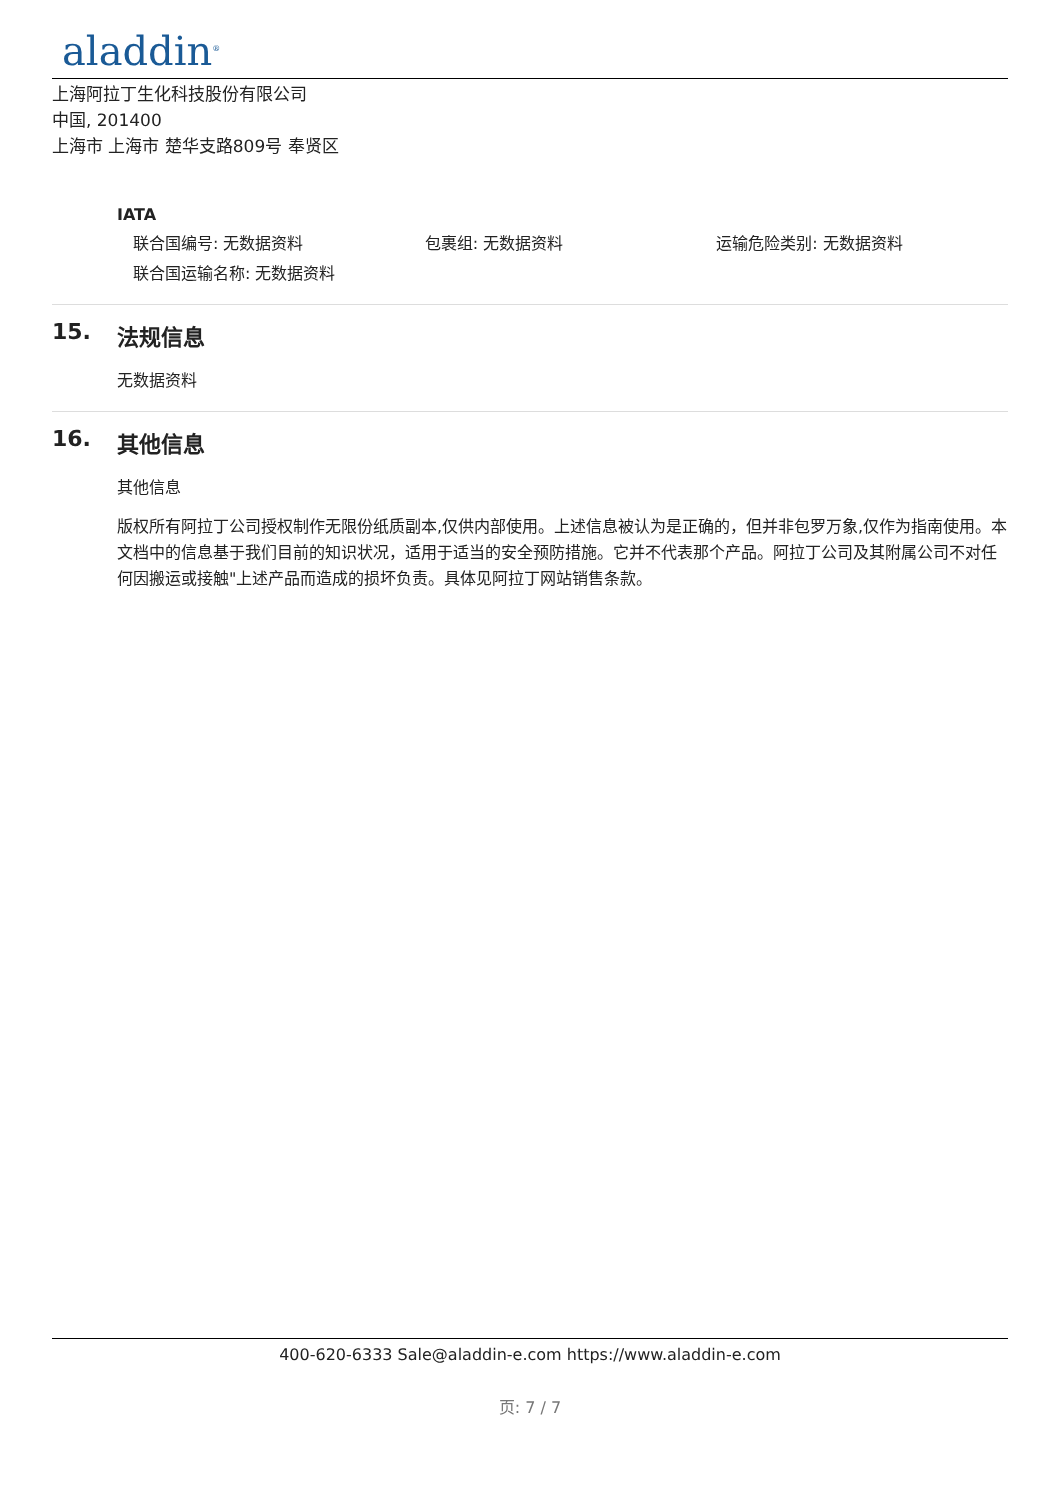aladdin<sup>®</sup>
上海阿拉丁生化科技股份有限公司
中国, 201400
上海市 上海市 楚华支路809号 奉贤区
IATA
联合国编号: 无数据资料 包裹组: 无数据资料 运输危险类别: 无数据资料
联合国运输名称: 无数据资料
15. 法规信息
无数据资料
16. 其他信息
其他信息
版权所有阿拉丁公司授权制作无限份纸质副本,仅供内部使用。上述信息被认为是正确的，但并非包罗万象,仅作为指南使用。本文档中的信息基于我们目前的知识状况，适用于适当的安全预防措施。它并不代表那个产品。阿拉丁公司及其附属公司不对任何因搬运或接触"上述产品而造成的损坏负责。具体见阿拉丁网站销售条款。
400-620-6333 Sale@aladdin-e.com https://www.aladdin-e.com
页: 7 / 7